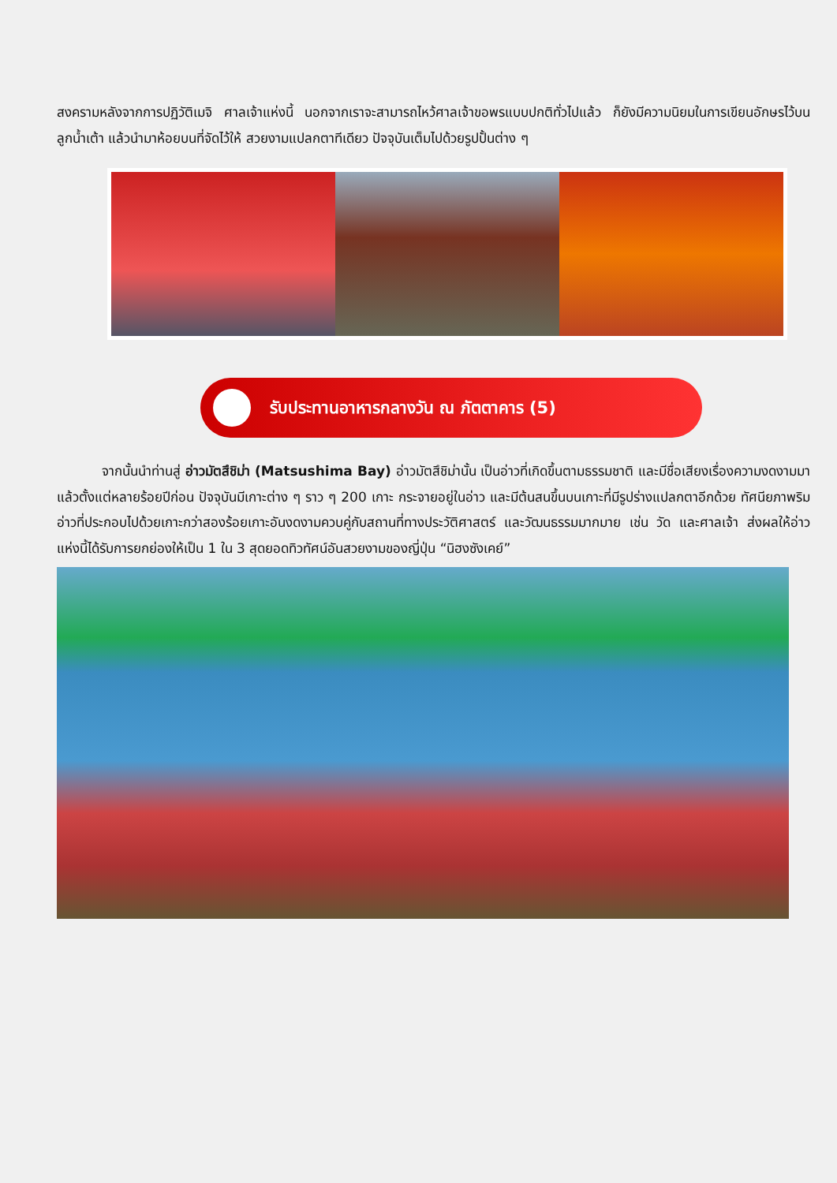สงครามหลังจากการปฏิวัติเมจิ ศาลเจ้าแห่งนี้ นอกจากเราจะสามารถไหว้ศาลเจ้าขอพรแบบปกติทั่วไปแล้ว ก็ยังมีความนิยมในการเขียนอักษรไว้บนลูกน้ำเต้า แล้วนำมาห้อยบนที่จัดไว้ให้ สวยงามแปลกตาทีเดียว ปัจจุบันเต็มไปด้วยรูปปั้นต่าง ๆ
รับประทานอาหารกลางวัน ณ ภัตตาคาร (5)
จากนั้นนำท่านสู่ อ่าวมัตสึชิม่า (Matsushima Bay) อ่าวมัตสึชิม่านั้น เป็นอ่าวที่เกิดขึ้นตามธรรมชาติ และมีชื่อเสียงเรื่องความงดงามมาแล้วตั้งแต่หลายร้อยปีก่อน ปัจจุบันมีเกาะต่าง ๆ ราว ๆ 200 เกาะ กระจายอยู่ในอ่าว และมีต้นสนขึ้นบนเกาะที่มีรูปร่างแปลกตาอีกด้วย ทัศนียภาพริมอ่าวที่ประกอบไปด้วยเกาะกว่าสองร้อยเกาะอันงดงามควบคู่กับสถานที่ทางประวัติศาสตร์ และวัฒนธรรมมากมาย เช่น วัด และศาลเจ้า ส่งผลให้อ่าวแห่งนี้ได้รับการยกย่องให้เป็น 1 ใน 3 สุดยอดทิวทัศน์อันสวยงามของญี่ปุ่น “นิฮงซังเคย์”